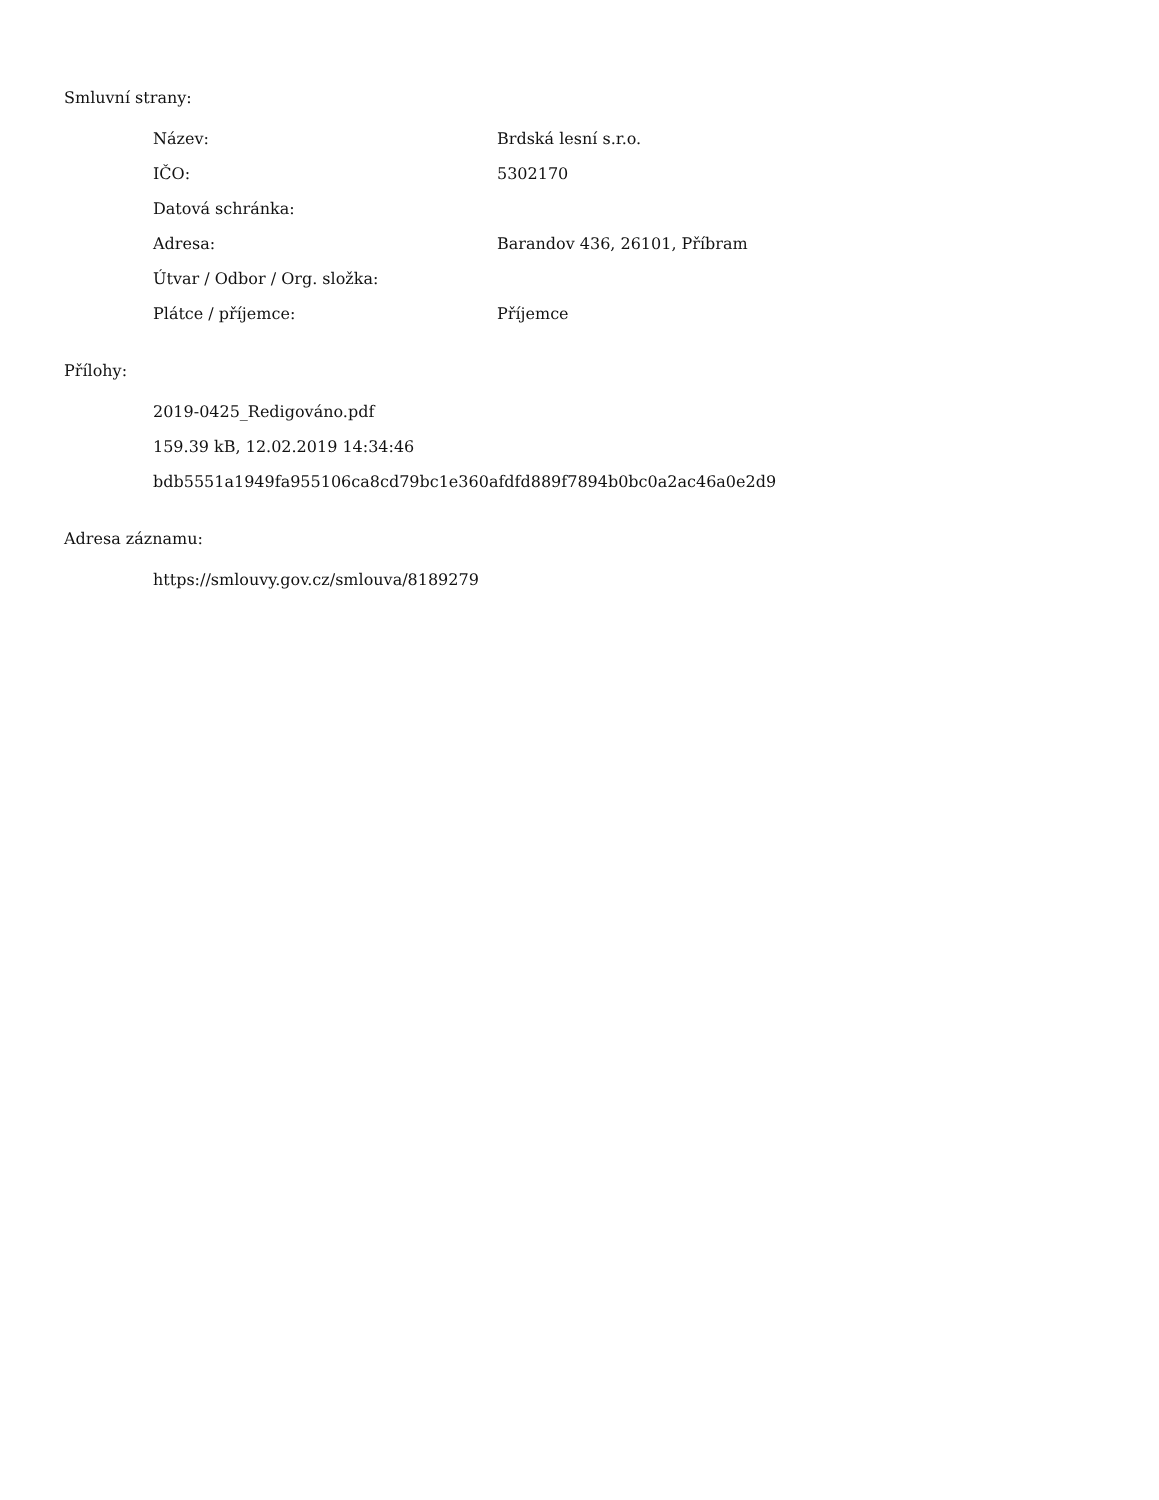Smluvní strany:
| Název: | Brdská lesní s.r.o. |
| IČO: | 5302170 |
| Datová schránka: | |
| Adresa: | Barandov 436, 26101, Příbram |
| Útvar / Odbor / Org. složka: | |
| Plátce / příjemce: | Příjemce |
Přílohy:
2019-0425_Redigováno.pdf
159.39 kB, 12.02.2019 14:34:46
bdb5551a1949fa955106ca8cd79bc1e360afdfd889f7894b0bc0a2ac46a0e2d9
Adresa záznamu:
https://smlouvy.gov.cz/smlouva/8189279